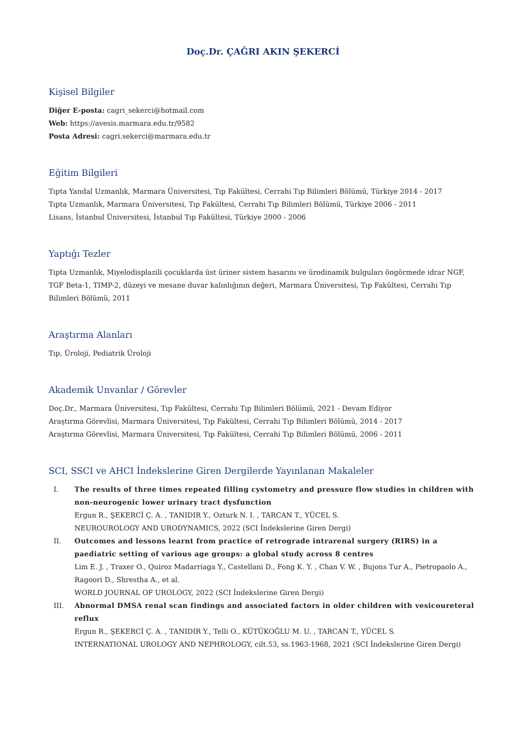Doç.Dr. ÇAĞRI AKIN ŞEKERCİ
Kişisel Bilgiler
Diğer E-posta: cagri_sekerci@hotmail.com
Web: https://avesis.marmara.edu.tr/9582
Posta Adresi: cagri.sekerci@marmara.edu.tr
Eğitim Bilgileri
Tıpta Yandal Uzmanlık, Marmara Üniversitesi, Tıp Fakültesi, Cerrahi Tıp Bilimleri Bölümü, Türkiye 2014 - 2017
Tıpta Uzmanlık, Marmara Üniversitesi, Tıp Fakültesi, Cerrahi Tıp Bilimleri Bölümü, Türkiye 2006 - 2011
Lisans, İstanbul Üniversitesi, İstanbul Tıp Fakültesi, Türkiye 2000 - 2006
Yaptığı Tezler
Tıpta Uzmanlık, Miyelodisplazili çocuklarda üst üriner sistem hasarını ve ürodinamik bulguları öngörmede idrar NGF, TGF Beta-1, TIMP-2, düzeyi ve mesane duvar kalınlığının değeri, Marmara Üniversitesi, Tıp Fakültesi, Cerrahi Tıp Bilimleri Bölümü, 2011
Araştırma Alanları
Tıp, Üroloji, Pediatrik Üroloji
Akademik Unvanlar / Görevler
Doç.Dr., Marmara Üniversitesi, Tıp Fakültesi, Cerrahi Tıp Bilimleri Bölümü, 2021 - Devam Ediyor
Araştırma Görevlisi, Marmara Üniversitesi, Tıp Fakültesi, Cerrahi Tıp Bilimleri Bölümü, 2014 - 2017
Araştırma Görevlisi, Marmara Üniversitesi, Tıp Fakültesi, Cerrahi Tıp Bilimleri Bölümü, 2006 - 2011
SCI, SSCI ve AHCI İndekslerine Giren Dergilerde Yayınlanan Makaleler
I. The results of three times repeated filling cystometry and pressure flow studies in children with non-neurogenic lower urinary tract dysfunction
Ergun R., ŞEKERCİ Ç. A. , TANIDIR Y., Ozturk N. I. , TARCAN T., YÜCEL S.
NEUROUROLOGY AND URODYNAMICS, 2022 (SCI İndekslerine Giren Dergi)
II. Outcomes and lessons learnt from practice of retrograde intrarenal surgery (RIRS) in a paediatric setting of various age groups: a global study across 8 centres
Lim E. J. , Traxer O., Quiroz Madarriaga Y., Castellani D., Fong K. Y. , Chan V. W. , Bujons Tur A., Pietropaolo A., Ragoori D., Shrestha A., et al.
WORLD JOURNAL OF UROLOGY, 2022 (SCI İndekslerine Giren Dergi)
III. Abnormal DMSA renal scan findings and associated factors in older children with vesicoureteral reflux
Ergun R., ŞEKERCİ Ç. A. , TANIDIR Y., Telli O., KÜTÜKOĞLU M. U. , TARCAN T., YÜCEL S.
INTERNATIONAL UROLOGY AND NEPHROLOGY, cilt.53, ss.1963-1968, 2021 (SCI İndekslerine Giren Dergi)